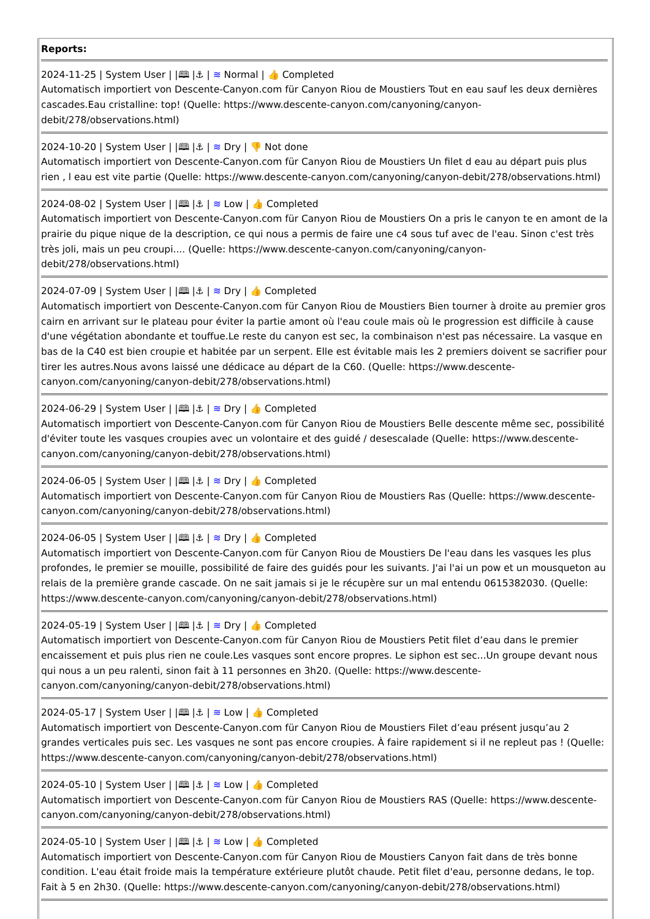Reports:
2024-11-25 | System User | |🕮 |⚓ | ≋ Normal | 👍 Completed
Automatisch importiert von Descente-Canyon.com für Canyon Riou de Moustiers Tout en eau sauf les deux dernières cascades.Eau cristalline: top! (Quelle: https://www.descente-canyon.com/canyoning/canyon-debit/278/observations.html)
2024-10-20 | System User | |🕮 |⚓ | ≋ Dry | 👎 Not done
Automatisch importiert von Descente-Canyon.com für Canyon Riou de Moustiers Un filet d eau au départ puis plus rien , l eau est vite partie (Quelle: https://www.descente-canyon.com/canyoning/canyon-debit/278/observations.html)
2024-08-02 | System User | |🕮 |⚓ | ≋ Low | 👍 Completed
Automatisch importiert von Descente-Canyon.com für Canyon Riou de Moustiers On a pris le canyon te en amont de la prairie du pique nique de la description, ce qui nous a permis de faire une c4 sous tuf avec de l'eau. Sinon c'est très très joli, mais un peu croupi.... (Quelle: https://www.descente-canyon.com/canyoning/canyon-debit/278/observations.html)
2024-07-09 | System User | |🕮 |⚓ | ≋ Dry | 👍 Completed
Automatisch importiert von Descente-Canyon.com für Canyon Riou de Moustiers Bien tourner à droite au premier gros cairn en arrivant sur le plateau pour éviter la partie amont où l'eau coule mais où le progression est difficile à cause d'une végétation abondante et touffue.Le reste du canyon est sec, la combinaison n'est pas nécessaire. La vasque en bas de la C40 est bien croupie et habitée par un serpent. Elle est évitable mais les 2 premiers doivent se sacrifier pour tirer les autres.Nous avons laissé une dédicace au départ de la C60. (Quelle: https://www.descente-canyon.com/canyoning/canyon-debit/278/observations.html)
2024-06-29 | System User | |🕮 |⚓ | ≋ Dry | 👍 Completed
Automatisch importiert von Descente-Canyon.com für Canyon Riou de Moustiers Belle descente même sec, possibilité d'éviter toute les vasques croupies avec un volontaire et des guidé / desescalade (Quelle: https://www.descente-canyon.com/canyoning/canyon-debit/278/observations.html)
2024-06-05 | System User | |🕮 |⚓ | ≋ Dry | 👍 Completed
Automatisch importiert von Descente-Canyon.com für Canyon Riou de Moustiers Ras (Quelle: https://www.descente-canyon.com/canyoning/canyon-debit/278/observations.html)
2024-06-05 | System User | |🕮 |⚓ | ≋ Dry | 👍 Completed
Automatisch importiert von Descente-Canyon.com für Canyon Riou de Moustiers De l'eau dans les vasques les plus profondes, le premier se mouille, possibilité de faire des guidés pour les suivants. J'ai l'ai un pow et un mousqueton au relais de la première grande cascade. On ne sait jamais si je le récupère sur un mal entendu 0615382030. (Quelle: https://www.descente-canyon.com/canyoning/canyon-debit/278/observations.html)
2024-05-19 | System User | |🕮 |⚓ | ≋ Dry | 👍 Completed
Automatisch importiert von Descente-Canyon.com für Canyon Riou de Moustiers Petit filet d’eau dans le premier encaissement et puis plus rien ne coule.Les vasques sont encore propres. Le siphon est sec...Un groupe devant nous qui nous a un peu ralenti, sinon fait à 11 personnes en 3h20. (Quelle: https://www.descente-canyon.com/canyoning/canyon-debit/278/observations.html)
2024-05-17 | System User | |🕮 |⚓ | ≋ Low | 👍 Completed
Automatisch importiert von Descente-Canyon.com für Canyon Riou de Moustiers Filet d’eau présent jusqu’au 2 grandes verticales puis sec. Les vasques ne sont pas encore croupies. À faire rapidement si il ne repleut pas ! (Quelle: https://www.descente-canyon.com/canyoning/canyon-debit/278/observations.html)
2024-05-10 | System User | |🕮 |⚓ | ≋ Low | 👍 Completed
Automatisch importiert von Descente-Canyon.com für Canyon Riou de Moustiers RAS (Quelle: https://www.descente-canyon.com/canyoning/canyon-debit/278/observations.html)
2024-05-10 | System User | |🕮 |⚓ | ≋ Low | 👍 Completed
Automatisch importiert von Descente-Canyon.com für Canyon Riou de Moustiers Canyon fait dans de très bonne condition. L'eau était froide mais la température extérieure plutôt chaude. Petit filet d'eau, personne dedans, le top. Fait à 5 en 2h30. (Quelle: https://www.descente-canyon.com/canyoning/canyon-debit/278/observations.html)